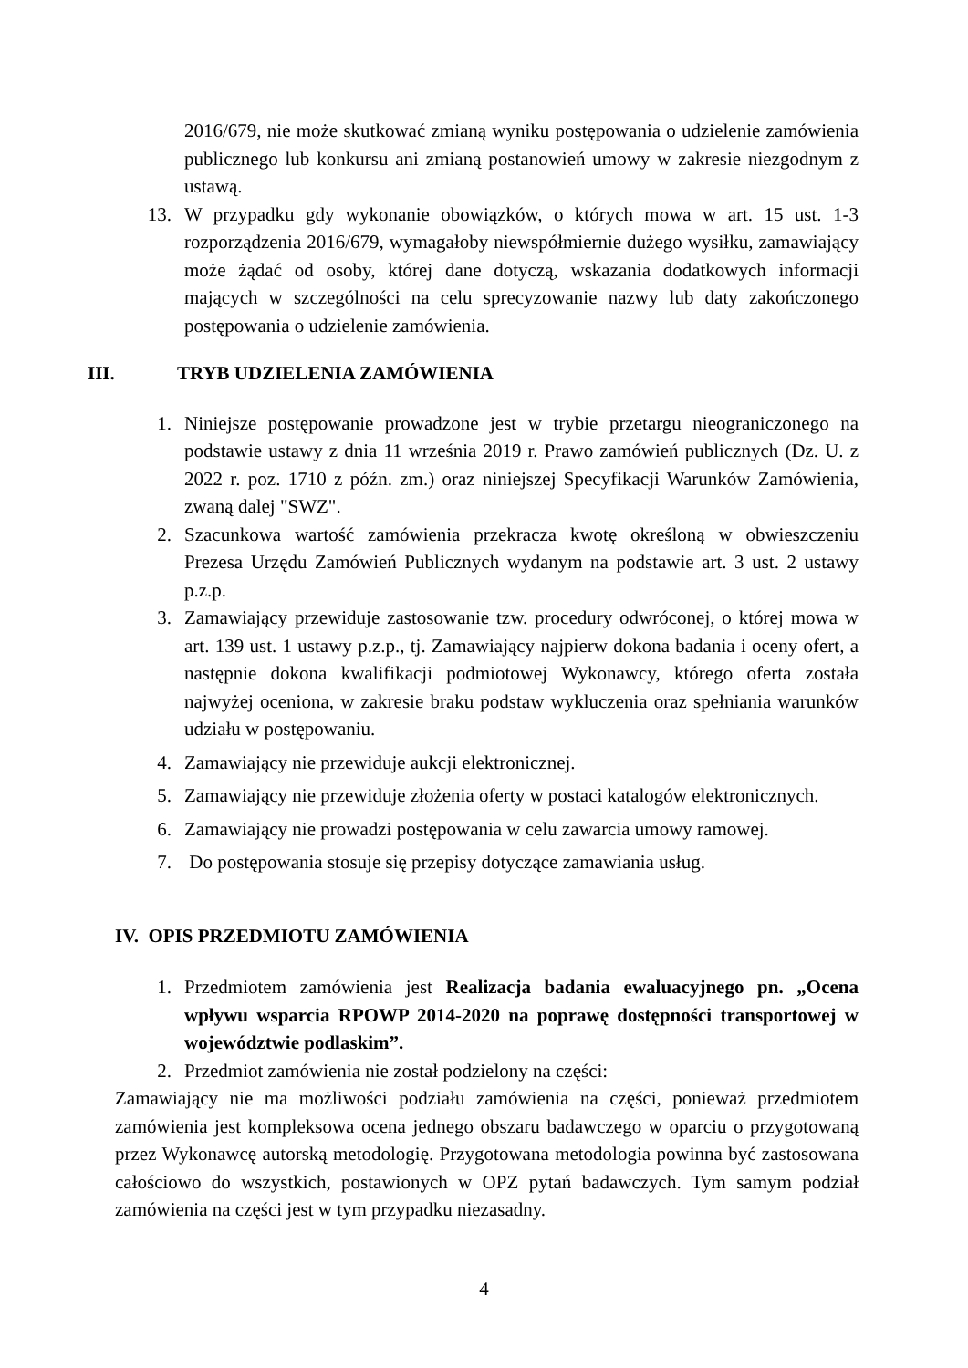2016/679, nie może skutkować zmianą wyniku postępowania o udzielenie zamówienia publicznego lub konkursu ani zmianą postanowień umowy w zakresie niezgodnym z ustawą.
13. W przypadku gdy wykonanie obowiązków, o których mowa w art. 15 ust. 1-3 rozporządzenia 2016/679, wymagałoby niewspółmiernie dużego wysiłku, zamawiający może żądać od osoby, której dane dotyczą, wskazania dodatkowych informacji mających w szczególności na celu sprecyzowanie nazwy lub daty zakończonego postępowania o udzielenie zamówienia.
III. TRYB UDZIELENIA ZAMÓWIENIA
1. Niniejsze postępowanie prowadzone jest w trybie przetargu nieograniczonego na podstawie ustawy z dnia 11 września 2019 r. Prawo zamówień publicznych (Dz. U. z 2022 r. poz. 1710 z późn. zm.) oraz niniejszej Specyfikacji Warunków Zamówienia, zwaną dalej "SWZ".
2. Szacunkowa wartość zamówienia przekracza kwotę określoną w obwieszczeniu Prezesa Urzędu Zamówień Publicznych wydanym na podstawie art. 3 ust. 2 ustawy p.z.p.
3. Zamawiający przewiduje zastosowanie tzw. procedury odwróconej, o której mowa w art. 139 ust. 1 ustawy p.z.p., tj. Zamawiający najpierw dokona badania i oceny ofert, a następnie dokona kwalifikacji podmiotowej Wykonawcy, którego oferta została najwyżej oceniona, w zakresie braku podstaw wykluczenia oraz spełniania warunków udziału w postępowaniu.
4. Zamawiający nie przewiduje aukcji elektronicznej.
5. Zamawiający nie przewiduje złożenia oferty w postaci katalogów elektronicznych.
6. Zamawiający nie prowadzi postępowania w celu zawarcia umowy ramowej.
7. Do postępowania stosuje się przepisy dotyczące zamawiania usług.
IV. OPIS PRZEDMIOTU ZAMÓWIENIA
1. Przedmiotem zamówienia jest Realizacja badania ewaluacyjnego pn. „Ocena wpływu wsparcia RPOWP 2014-2020 na poprawę dostępności transportowej w województwie podlaskim”.
2. Przedmiot zamówienia nie został podzielony na części:
Zamawiający nie ma możliwości podziału zamówienia na części, ponieważ przedmiotem zamówienia jest kompleksowa ocena jednego obszaru badawczego w oparciu o przygotowaną przez Wykonawcę autorską metodologię. Przygotowana metodologia powinna być zastosowana całościowo do wszystkich, postawionych w OPZ pytań badawczych. Tym samym podział zamówienia na części jest w tym przypadku niezasadny.
4